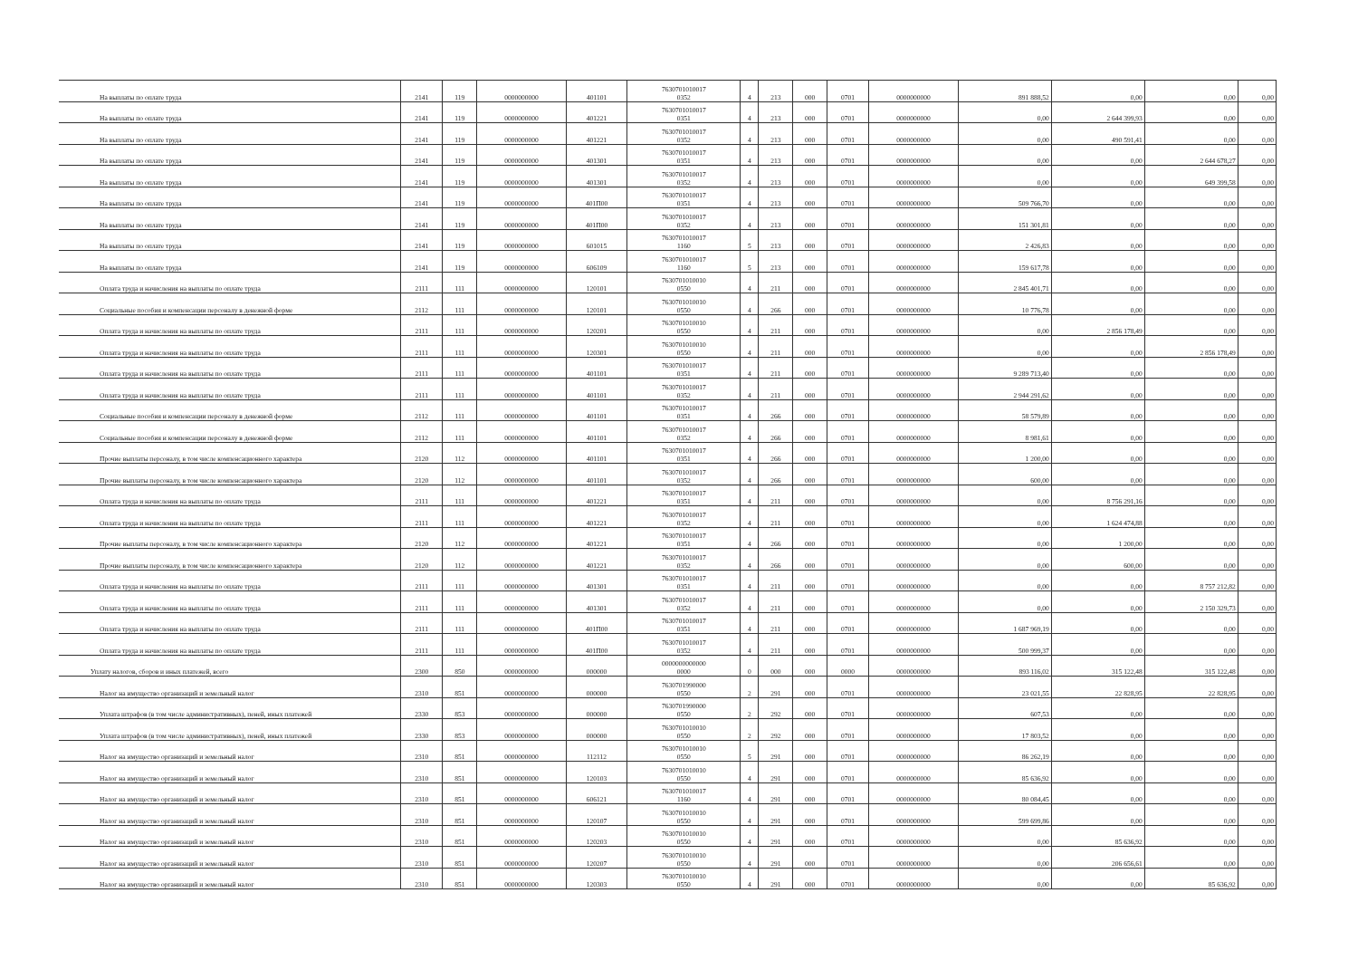| На выплаты по оплате труда | 2141 | 119 | 0000000000 | 401101 | 7630701010017 0352 | 4 | 213 | 000 | 0701 | 0000000000 | 891 888,52 | 0,00 | 0,00 | 0,00 |
| На выплаты по оплате труда | 2141 | 119 | 0000000000 | 401221 | 7630701010017 0351 | 4 | 213 | 000 | 0701 | 0000000000 | 0,00 | 2 644 399,93 | 0,00 | 0,00 |
| На выплаты по оплате труда | 2141 | 119 | 0000000000 | 401221 | 7630701010017 0352 | 4 | 213 | 000 | 0701 | 0000000000 | 0,00 | 490 591,41 | 0,00 | 0,00 |
| На выплаты по оплате труда | 2141 | 119 | 0000000000 | 401301 | 7630701010017 0351 | 4 | 213 | 000 | 0701 | 0000000000 | 0,00 | 0,00 | 2 644 678,27 | 0,00 |
| На выплаты по оплате труда | 2141 | 119 | 0000000000 | 401301 | 7630701010017 0352 | 4 | 213 | 000 | 0701 | 0000000000 | 0,00 | 0,00 | 649 399,58 | 0,00 |
| На выплаты по оплате труда | 2141 | 119 | 0000000000 | 401П00 | 7630701010017 0351 | 4 | 213 | 000 | 0701 | 0000000000 | 509 766,70 | 0,00 | 0,00 | 0,00 |
| На выплаты по оплате труда | 2141 | 119 | 0000000000 | 401П00 | 7630701010017 0352 | 4 | 213 | 000 | 0701 | 0000000000 | 151 301,81 | 0,00 | 0,00 | 0,00 |
| На выплаты по оплате труда | 2141 | 119 | 0000000000 | 601015 | 7630701010017 1160 | 5 | 213 | 000 | 0701 | 0000000000 | 2 426,83 | 0,00 | 0,00 | 0,00 |
| На выплаты по оплате труда | 2141 | 119 | 0000000000 | 606109 | 7630701010017 1160 | 5 | 213 | 000 | 0701 | 0000000000 | 159 617,78 | 0,00 | 0,00 | 0,00 |
| Оплата труда и начисления на выплаты по оплате труда | 2111 | 111 | 0000000000 | 120101 | 7630701010010 0550 | 4 | 211 | 000 | 0701 | 0000000000 | 2 845 401,71 | 0,00 | 0,00 | 0,00 |
| Социальные пособия и компенсации персоналу в денежной форме | 2112 | 111 | 0000000000 | 120101 | 7630701010010 0550 | 4 | 266 | 000 | 0701 | 0000000000 | 10 776,78 | 0,00 | 0,00 | 0,00 |
| Оплата труда и начисления на выплаты по оплате труда | 2111 | 111 | 0000000000 | 120201 | 7630701010010 0550 | 4 | 211 | 000 | 0701 | 0000000000 | 0,00 | 2 856 178,49 | 0,00 | 0,00 |
| Оплата труда и начисления на выплаты по оплате труда | 2111 | 111 | 0000000000 | 120301 | 7630701010010 0550 | 4 | 211 | 000 | 0701 | 0000000000 | 0,00 | 0,00 | 2 856 178,49 | 0,00 |
| Оплата труда и начисления на выплаты по оплате труда | 2111 | 111 | 0000000000 | 401101 | 7630701010017 0351 | 4 | 211 | 000 | 0701 | 0000000000 | 9 289 713,40 | 0,00 | 0,00 | 0,00 |
| Оплата труда и начисления на выплаты по оплате труда | 2111 | 111 | 0000000000 | 401101 | 7630701010017 0352 | 4 | 211 | 000 | 0701 | 0000000000 | 2 944 291,62 | 0,00 | 0,00 | 0,00 |
| Социальные пособия и компенсации персоналу в денежной форме | 2112 | 111 | 0000000000 | 401101 | 7630701010017 0351 | 4 | 266 | 000 | 0701 | 0000000000 | 58 579,89 | 0,00 | 0,00 | 0,00 |
| Социальные пособия и компенсации персоналу в денежной форме | 2112 | 111 | 0000000000 | 401101 | 7630701010017 0352 | 4 | 266 | 000 | 0701 | 0000000000 | 8 981,61 | 0,00 | 0,00 | 0,00 |
| Прочие выплаты персоналу, в том числе компенсационного характера | 2120 | 112 | 0000000000 | 401101 | 7630701010017 0351 | 4 | 266 | 000 | 0701 | 0000000000 | 1 200,00 | 0,00 | 0,00 | 0,00 |
| Прочие выплаты персоналу, в том числе компенсационного характера | 2120 | 112 | 0000000000 | 401101 | 7630701010017 0352 | 4 | 266 | 000 | 0701 | 0000000000 | 600,00 | 0,00 | 0,00 | 0,00 |
| Оплата труда и начисления на выплаты по оплате труда | 2111 | 111 | 0000000000 | 401221 | 7630701010017 0351 | 4 | 211 | 000 | 0701 | 0000000000 | 0,00 | 8 756 291,16 | 0,00 | 0,00 |
| Оплата труда и начисления на выплаты по оплате труда | 2111 | 111 | 0000000000 | 401221 | 7630701010017 0352 | 4 | 211 | 000 | 0701 | 0000000000 | 0,00 | 1 624 474,88 | 0,00 | 0,00 |
| Прочие выплаты персоналу, в том числе компенсационного характера | 2120 | 112 | 0000000000 | 401221 | 7630701010017 0351 | 4 | 266 | 000 | 0701 | 0000000000 | 0,00 | 1 200,00 | 0,00 | 0,00 |
| Прочие выплаты персоналу, в том числе компенсационного характера | 2120 | 112 | 0000000000 | 401221 | 7630701010017 0352 | 4 | 266 | 000 | 0701 | 0000000000 | 0,00 | 600,00 | 0,00 | 0,00 |
| Оплата труда и начисления на выплаты по оплате труда | 2111 | 111 | 0000000000 | 401301 | 7630701010017 0351 | 4 | 211 | 000 | 0701 | 0000000000 | 0,00 | 0,00 | 8 757 212,82 | 0,00 |
| Оплата труда и начисления на выплаты по оплате труда | 2111 | 111 | 0000000000 | 401301 | 7630701010017 0352 | 4 | 211 | 000 | 0701 | 0000000000 | 0,00 | 0,00 | 2 150 329,73 | 0,00 |
| Оплата труда и начисления на выплаты по оплате труда | 2111 | 111 | 0000000000 | 401П00 | 7630701010017 0351 | 4 | 211 | 000 | 0701 | 0000000000 | 1 687 969,19 | 0,00 | 0,00 | 0,00 |
| Оплата труда и начисления на выплаты по оплате труда | 2111 | 111 | 0000000000 | 401П00 | 7630701010017 0352 | 4 | 211 | 000 | 0701 | 0000000000 | 500 999,37 | 0,00 | 0,00 | 0,00 |
| Уплату налогов, сборов и иных платежей, всего | 2300 | 850 | 0000000000 | 000000 | 0000000000000 0000 | 0 | 000 | 000 | 0000 | 0000000000 | 893 116,02 | 315 122,48 | 315 122,48 | 0,00 |
| Налог на имущество организаций и земельный налог | 2310 | 851 | 0000000000 | 000000 | 7630701990000 0550 | 2 | 291 | 000 | 0701 | 0000000000 | 23 021,55 | 22 828,95 | 22 828,95 | 0,00 |
| Уплата штрафов (в том числе административных), пеней, иных платежей | 2330 | 853 | 0000000000 | 000000 | 7630701990000 0550 | 2 | 292 | 000 | 0701 | 0000000000 | 607,53 | 0,00 | 0,00 | 0,00 |
| Уплата штрафов (в том числе административных), пеней, иных платежей | 2330 | 853 | 0000000000 | 000000 | 7630701010010 0550 | 2 | 292 | 000 | 0701 | 0000000000 | 17 803,52 | 0,00 | 0,00 | 0,00 |
| Налог на имущество организаций и земельный налог | 2310 | 851 | 0000000000 | 112112 | 7630701010010 0550 | 5 | 291 | 000 | 0701 | 0000000000 | 86 262,19 | 0,00 | 0,00 | 0,00 |
| Налог на имущество организаций и земельный налог | 2310 | 851 | 0000000000 | 120103 | 7630701010010 0550 | 4 | 291 | 000 | 0701 | 0000000000 | 85 636,92 | 0,00 | 0,00 | 0,00 |
| Налог на имущество организаций и земельный налог | 2310 | 851 | 0000000000 | 606121 | 7630701010017 1160 | 4 | 291 | 000 | 0701 | 0000000000 | 80 084,45 | 0,00 | 0,00 | 0,00 |
| Налог на имущество организаций и земельный налог | 2310 | 851 | 0000000000 | 120107 | 7630701010010 0550 | 4 | 291 | 000 | 0701 | 0000000000 | 599 699,86 | 0,00 | 0,00 | 0,00 |
| Налог на имущество организаций и земельный налог | 2310 | 851 | 0000000000 | 120203 | 7630701010010 0550 | 4 | 291 | 000 | 0701 | 0000000000 | 0,00 | 85 636,92 | 0,00 | 0,00 |
| Налог на имущество организаций и земельный налог | 2310 | 851 | 0000000000 | 120207 | 7630701010010 0550 | 4 | 291 | 000 | 0701 | 0000000000 | 0,00 | 206 656,61 | 0,00 | 0,00 |
| Налог на имущество организаций и земельный налог | 2310 | 851 | 0000000000 | 120303 | 7630701010010 0550 | 4 | 291 | 000 | 0701 | 0000000000 | 0,00 | 0,00 | 85 636,92 | 0,00 |